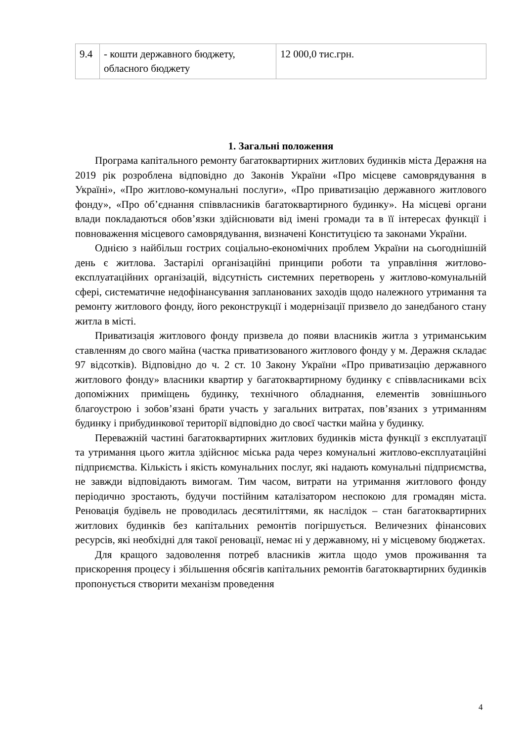| 9.4 | - кошти державного бюджету, обласного бюджету | 12 000,0 тис.грн. |
1. Загальні положення
Програма капітального ремонту багатоквартирних житлових будинків міста Деражня на 2019 рік розроблена відповідно до Законів України «Про місцеве самоврядування в Україні», «Про житлово-комунальні послуги», «Про приватизацію державного житлового фонду», «Про об’єднання співвласників багатоквартирного будинку». На місцеві органи влади покладаються обов’язки здійснювати від імені громади та в її інтересах функції і повноваження місцевого самоврядування, визначені Конституцією та законами України.
Однією з найбільш гострих соціально-економічних проблем України на сьогоднішній день є житлова. Застарілі організаційні принципи роботи та управління житлово-експлуатаційних організацій, відсутність системних перетворень у житлово-комунальній сфері, систематичне недофінансування запланованих заходів щодо належного утримання та ремонту житлового фонду, його реконструкції і модернізації призвело до занедбаного стану житла в місті.
Приватизація житлового фонду призвела до появи власників житла з утриманським ставленням до свого майна (частка приватизованого житлового фонду у м. Деражня складає 97 відсотків). Відповідно до ч. 2 ст. 10 Закону України «Про приватизацію державного житлового фонду» власники квартир у багатоквартирному будинку є співвласниками всіх допоміжних приміщень будинку, технічного обладнання, елементів зовнішнього благоустрою і зобов’язані брати участь у загальних витратах, пов’язаних з утриманням будинку і прибудинкової території відповідно до своєї частки майна у будинку.
Переважній частині багатоквартирних житлових будинків міста функції з експлуатації та утримання цього житла здійснює міська рада через комунальні житлово-експлуатаційні підприємства. Кількість і якість комунальних послуг, які надають комунальні підприємства, не завжди відповідають вимогам. Тим часом, витрати на утримання житлового фонду періодично зростають, будучи постійним каталізатором неспокою для громадян міста. Реновація будівель не проводилась десятиліттями, як наслідок – стан багатоквартирних житлових будинків без капітальних ремонтів погіршується. Величезних фінансових ресурсів, які необхідні для такої реновації, немає ні у державному, ні у місцевому бюджетах.
Для кращого задоволення потреб власників житла щодо умов проживання та прискорення процесу і збільшення обсягів капітальних ремонтів багатоквартирних будинків пропонується створити механізм проведення
4